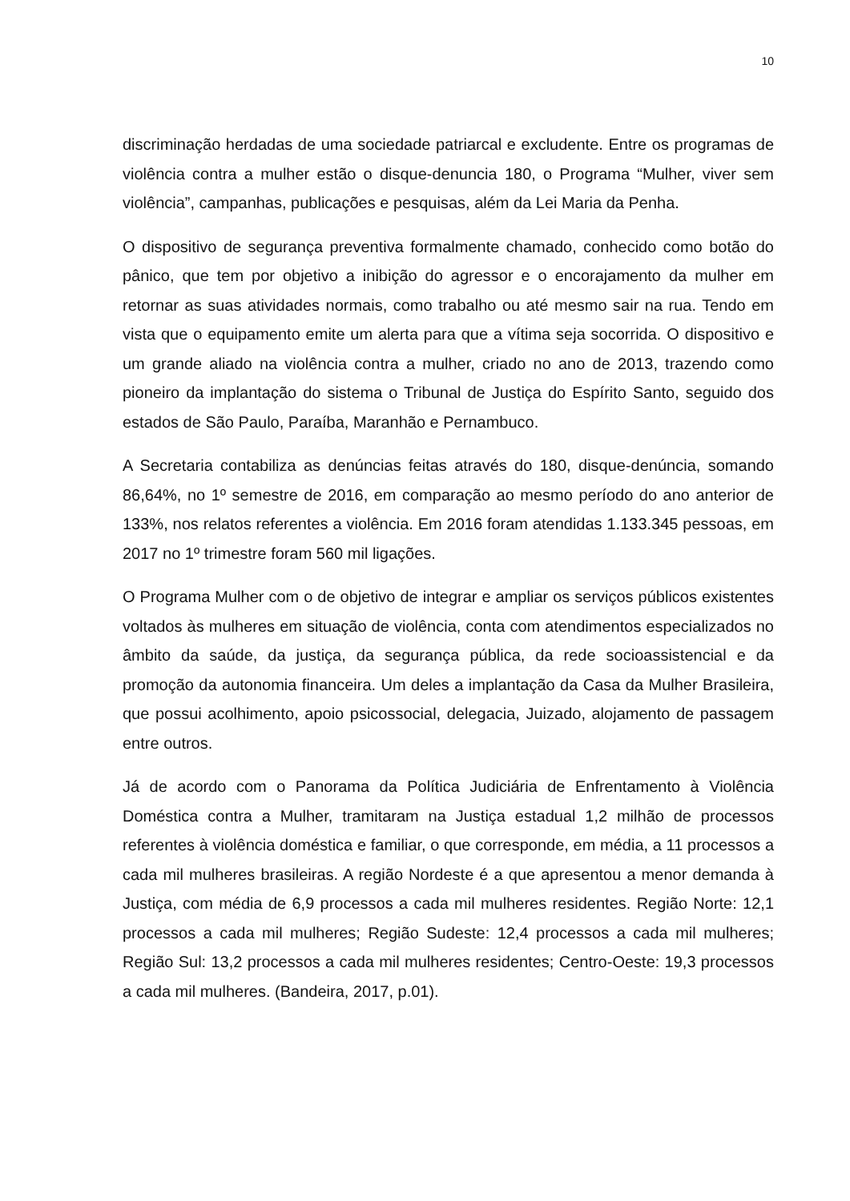10
discriminação herdadas de uma sociedade patriarcal e excludente. Entre os programas de violência contra a mulher estão o disque-denuncia 180, o Programa “Mulher, viver sem violência”, campanhas, publicações e pesquisas, além da Lei Maria da Penha.
O dispositivo de segurança preventiva formalmente chamado, conhecido como botão do pânico, que tem por objetivo a inibição do agressor e o encorajamento da mulher em retornar as suas atividades normais, como trabalho ou até mesmo sair na rua. Tendo em vista que o equipamento emite um alerta para que a vítima seja socorrida. O dispositivo e um grande aliado na violência contra a mulher, criado no ano de 2013, trazendo como pioneiro da implantação do sistema o Tribunal de Justiça do Espírito Santo, seguido dos estados de São Paulo, Paraíba, Maranhão e Pernambuco.
A Secretaria contabiliza as denúncias feitas através do 180, disque-denúncia, somando 86,64%, no 1º semestre de 2016, em comparação ao mesmo período do ano anterior de 133%, nos relatos referentes a violência. Em 2016 foram atendidas 1.133.345 pessoas, em 2017 no 1º trimestre foram 560 mil ligações.
O Programa Mulher com o de objetivo de integrar e ampliar os serviços públicos existentes voltados às mulheres em situação de violência, conta com atendimentos especializados no âmbito da saúde, da justiça, da segurança pública, da rede socioassistencial e da promoção da autonomia financeira. Um deles a implantação da Casa da Mulher Brasileira, que possui acolhimento, apoio psicossocial, delegacia, Juizado, alojamento de passagem entre outros.
Já de acordo com o Panorama da Política Judiciária de Enfrentamento à Violência Doméstica contra a Mulher, tramitaram na Justiça estadual 1,2 milhão de processos referentes à violência doméstica e familiar, o que corresponde, em média, a 11 processos a cada mil mulheres brasileiras. A região Nordeste é a que apresentou a menor demanda à Justiça, com média de 6,9 processos a cada mil mulheres residentes. Região Norte: 12,1 processos a cada mil mulheres; Região Sudeste: 12,4 processos a cada mil mulheres; Região Sul: 13,2 processos a cada mil mulheres residentes; Centro-Oeste: 19,3 processos a cada mil mulheres. (Bandeira, 2017, p.01).